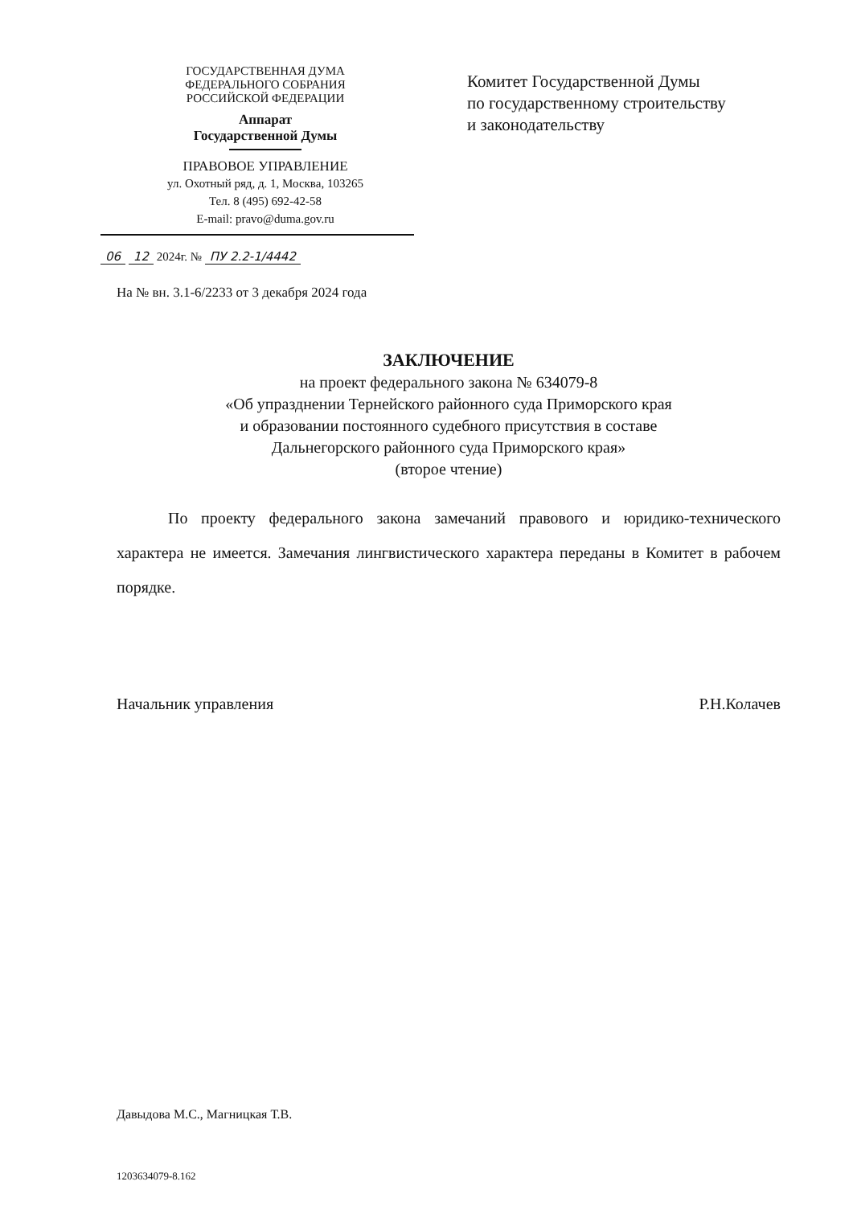ГОСУДАРСТВЕННАЯ ДУМА
ФЕДЕРАЛЬНОГО СОБРАНИЯ
РОССИЙСКОЙ ФЕДЕРАЦИИ
Аппарат
Государственной Думы
ПРАВОВОЕ УПРАВЛЕНИЕ
ул. Охотный ряд, д. 1, Москва, 103265
Тел. 8 (495) 692-42-58
E-mail: pravo@duma.gov.ru
06 12 2024г. № ПУ 2.2-1/4442
Комитет Государственной Думы
по государственному строительству
и законодательству
На № вн. 3.1-6/2233 от 3 декабря 2024 года
ЗАКЛЮЧЕНИЕ
на проект федерального закона № 634079-8
«Об упразднении Тернейского районного суда Приморского края
и образовании постоянного судебного присутствия в составе
Дальнегорского районного суда Приморского края»
(второе чтение)
По проекту федерального закона замечаний правового и юридико-технического характера не имеется. Замечания лингвистического характера переданы в Комитет в рабочем порядке.
Начальник управления Р.Н.Колачев
Давыдова М.С., Магницкая Т.В.
1203634079-8.162